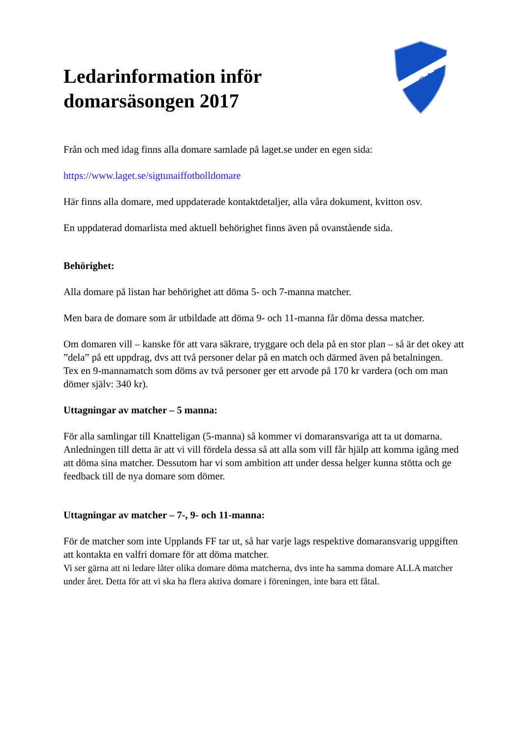S.I.F.
Ledarinformation inför
domarsäsongen 2017
Från och med idag finns alla domare samlade på laget.se under en egen sida:
https://www.laget.se/sigtunaiffotbolldomare
Här finns alla domare, med uppdaterade kontaktdetaljer, alla våra dokument, kvitton osv.
En uppdaterad domarlista med aktuell behörighet finns även på ovanstående sida.
Behörighet:
Alla domare på listan har behörighet att döma 5- och 7-manna matcher.
Men bara de domare som är utbildade att döma 9- och 11-manna får döma dessa matcher.
Om domaren vill – kanske för att vara säkrare, tryggare och dela på en stor plan – så är det okey att ”dela” på ett uppdrag, dvs att två personer delar på en match och därmed även på betalningen.
Tex en 9-mannamatch som döms av två personer ger ett arvode på 170 kr vardera (och om man dömer själv: 340 kr).
Uttagningar av matcher – 5 manna:
För alla samlingar till Knatteligan (5-manna) så kommer vi domaransvariga att ta ut domarna.
Anledningen till detta är att vi vill fördela dessa så att alla som vill får hjälp att komma igång med att döma sina matcher. Dessutom har vi som ambition att under dessa helger kunna stötta och ge feedback till de nya domare som dömer.
Uttagningar av matcher – 7-, 9- och 11-manna:
För de matcher som inte Upplands FF tar ut, så har varje lags respektive domaransvarig uppgiften att kontakta en valfri domare för att döma matcher.
Vi ser gärna att ni ledare låter olika domare döma matcherna, dvs inte ha samma domare ALLA matcher under året. Detta för att vi ska ha flera aktiva domare i föreningen, inte bara ett fåtal.